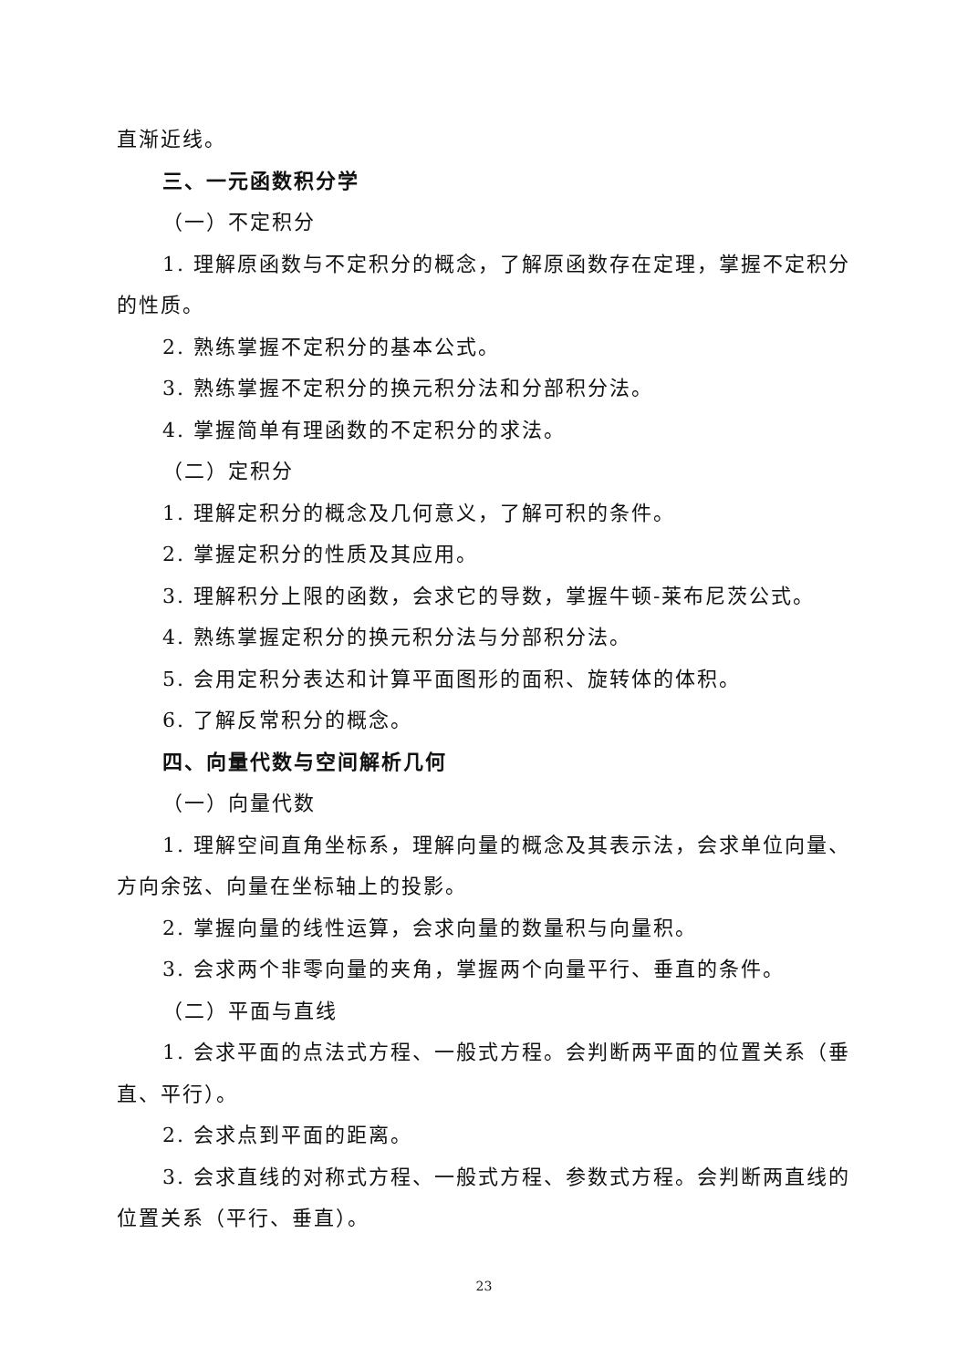直渐近线。
三、一元函数积分学
（一）不定积分
1. 理解原函数与不定积分的概念，了解原函数存在定理，掌握不定积分的性质。
2. 熟练掌握不定积分的基本公式。
3. 熟练掌握不定积分的换元积分法和分部积分法。
4. 掌握简单有理函数的不定积分的求法。
（二）定积分
1. 理解定积分的概念及几何意义，了解可积的条件。
2. 掌握定积分的性质及其应用。
3. 理解积分上限的函数，会求它的导数，掌握牛顿-莱布尼茨公式。
4. 熟练掌握定积分的换元积分法与分部积分法。
5. 会用定积分表达和计算平面图形的面积、旋转体的体积。
6. 了解反常积分的概念。
四、向量代数与空间解析几何
（一）向量代数
1. 理解空间直角坐标系，理解向量的概念及其表示法，会求单位向量、方向余弦、向量在坐标轴上的投影。
2. 掌握向量的线性运算，会求向量的数量积与向量积。
3. 会求两个非零向量的夹角，掌握两个向量平行、垂直的条件。
（二）平面与直线
1. 会求平面的点法式方程、一般式方程。会判断两平面的位置关系（垂直、平行）。
2. 会求点到平面的距离。
3. 会求直线的对称式方程、一般式方程、参数式方程。会判断两直线的位置关系（平行、垂直）。
23